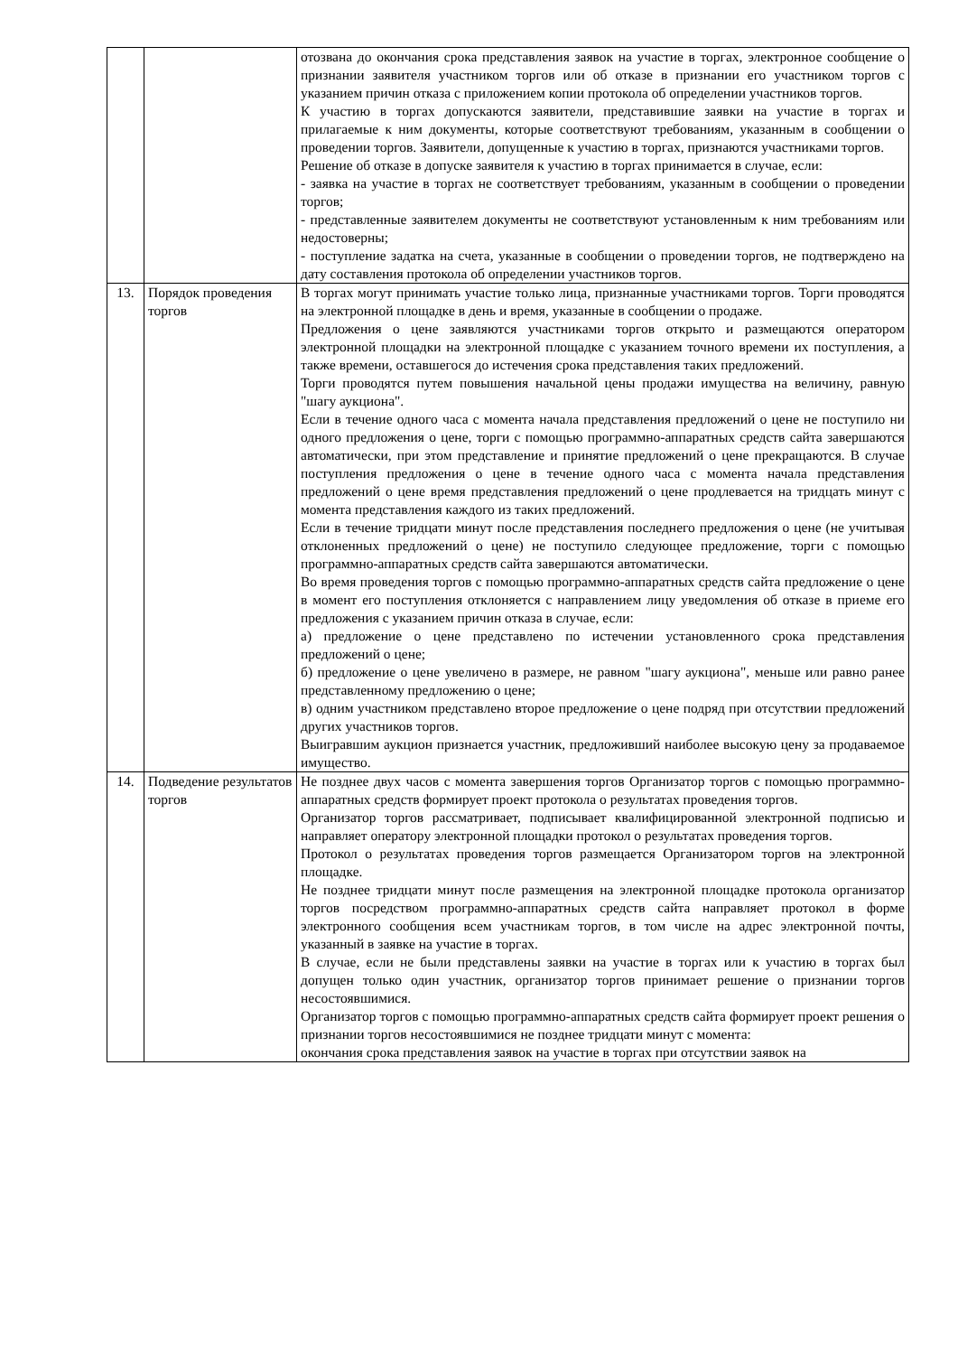| | | отозвана до окончания срока представления заявок на участие в торгах, электронное сообщение о признании заявителя участником торгов или об отказе в признании его участником торгов с указанием причин отказа с приложением копии протокола об определении участников торгов. К участию в торгах допускаются заявители, представившие заявки на участие в торгах и прилагаемые к ним документы, которые соответствуют требованиям, указанным в сообщении о проведении торгов. Заявители, допущенные к участию в торгах, признаются участниками торгов. Решение об отказе в допуске заявителя к участию в торгах принимается в случае, если: - заявка на участие в торгах не соответствует требованиям, указанным в сообщении о проведении торгов; - представленные заявителем документы не соответствуют установленным к ним требованиям или недостоверны; - поступление задатка на счета, указанные в сообщении о проведении торгов, не подтверждено на дату составления протокола об определении участников торгов. |
| 13. | Порядок проведения торгов | В торгах могут принимать участие только лица, признанные участниками торгов. Торги проводятся на электронной площадке в день и время, указанные в сообщении о продаже. Предложения о цене заявляются участниками торгов открыто и размещаются оператором электронной площадки на электронной площадке с указанием точного времени их поступления, а также времени, оставшегося до истечения срока представления таких предложений. Торги проводятся путем повышения начальной цены продажи имущества на величину, равную "шагу аукциона". Если в течение одного часа с момента начала представления предложений о цене не поступило ни одного предложения о цене, торги с помощью программно-аппаратных средств сайта завершаются автоматически, при этом представление и принятие предложений о цене прекращаются. В случае поступления предложения о цене в течение одного часа с момента начала представления предложений о цене время представления предложений о цене продлевается на тридцать минут с момента представления каждого из таких предложений. Если в течение тридцати минут после представления последнего предложения о цене (не учитывая отклоненных предложений о цене) не поступило следующее предложение, торги с помощью программно-аппаратных средств сайта завершаются автоматически. Во время проведения торгов с помощью программно-аппаратных средств сайта предложение о цене в момент его поступления отклоняется с направлением лицу уведомления об отказе в приеме его предложения с указанием причин отказа в случае, если: а) предложение о цене представлено по истечении установленного срока представления предложений о цене; б) предложение о цене увеличено в размере, не равном "шагу аукциона", меньше или равно ранее представленному предложению о цене; в) одним участником представлено второе предложение о цене подряд при отсутствии предложений других участников торгов. Выигравшим аукцион признается участник, предложивший наиболее высокую цену за продаваемое имущество. |
| 14. | Подведение результатов торгов | Не позднее двух часов с момента завершения торгов Организатор торгов с помощью программно-аппаратных средств формирует проект протокола о результатах проведения торгов. Организатор торгов рассматривает, подписывает квалифицированной электронной подписью и направляет оператору электронной площадки протокол о результатах проведения торгов. Протокол о результатах проведения торгов размещается Организатором торгов на электронной площадке. Не позднее тридцати минут после размещения на электронной площадке протокола организатор торгов посредством программно-аппаратных средств сайта направляет протокол в форме электронного сообщения всем участникам торгов, в том числе на адрес электронной почты, указанный в заявке на участие в торгах. В случае, если не были представлены заявки на участие в торгах или к участию в торгах был допущен только один участник, организатор торгов принимает решение о признании торгов несостоявшимися. Организатор торгов с помощью программно-аппаратных средств сайта формирует проект решения о признании торгов несостоявшимися не позднее тридцати минут с момента: окончания срока представления заявок на участие в торгах при отсутствии заявок на |